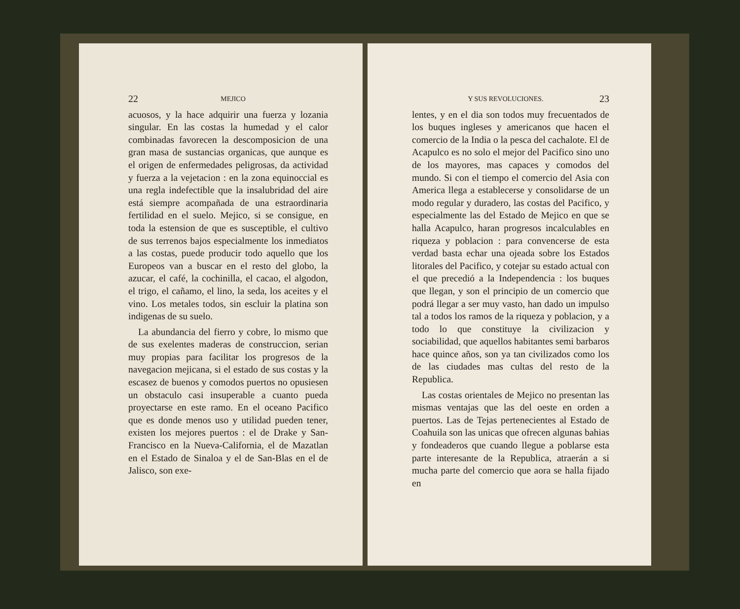22 MEJICO
acuosos, y la hace adquirir una fuerza y lozania singular. En las costas la humedad y el calor combinadas favorecen la descomposicion de una gran masa de sustancias organicas, que aunque es el origen de enfermedades peligrosas, da actividad y fuerza a la vejetacion : en la zona equinoccial es una regla indefectible que la insalubridad del aire está siempre acompañada de una estraordinaria fertilidad en el suelo. Mejico, si se consigue, en toda la estension de que es susceptible, el cultivo de sus terrenos bajos especialmente los inmediatos a las costas, puede producir todo aquello que los Europeos van a buscar en el resto del globo, la azucar, el café, la cochinilla, el cacao, el algodon, el trigo, el cañamo, el lino, la seda, los aceites y el vino. Los metales todos, sin escluir la platina son indigenas de su suelo.
La abundancia del fierro y cobre, lo mismo que de sus exelentes maderas de construccion, serian muy propias para facilitar los progresos de la navegacion mejicana, si el estado de sus costas y la escasez de buenos y comodos puertos no opusiesen un obstaculo casi insuperable a cuanto pueda proyectarse en este ramo. En el oceano Pacifico que es donde menos uso y utilidad pueden tener, existen los mejores puertos : el de Drake y San-Francisco en la Nueva-California, el de Mazatlan en el Estado de Sinaloa y el de San-Blas en el de Jalisco, son exe-
Y SUS REVOLUCIONES. 23
lentes, y en el dia son todos muy frecuentados de los buques ingleses y americanos que hacen el comercio de la India o la pesca del cachalote. El de Acapulco es no solo el mejor del Pacifico sino uno de los mayores, mas capaces y comodos del mundo. Si con el tiempo el comercio del Asia con America llega a establecerse y consolidarse de un modo regular y duradero, las costas del Pacifico, y especialmente las del Estado de Mejico en que se halla Acapulco, haran progresos incalculables en riqueza y poblacion : para convencerse de esta verdad basta echar una ojeada sobre los Estados litorales del Pacifico, y cotejar su estado actual con el que precedió a la Independencia : los buques que llegan, y son el principio de un comercio que podrá llegar a ser muy vasto, han dado un impulso tal a todos los ramos de la riqueza y poblacion, y a todo lo que constituye la civilizacion y sociabilidad, que aquellos habitantes semi barbaros hace quince años, son ya tan civilizados como los de las ciudades mas cultas del resto de la Republica.
Las costas orientales de Mejico no presentan las mismas ventajas que las del oeste en orden a puertos. Las de Tejas pertenecientes al Estado de Coahuila son las unicas que ofrecen algunas bahias y fondeaderos que cuando llegue a poblarse esta parte interesante de la Republica, atraerán a si mucha parte del comercio que aora se halla fijado en